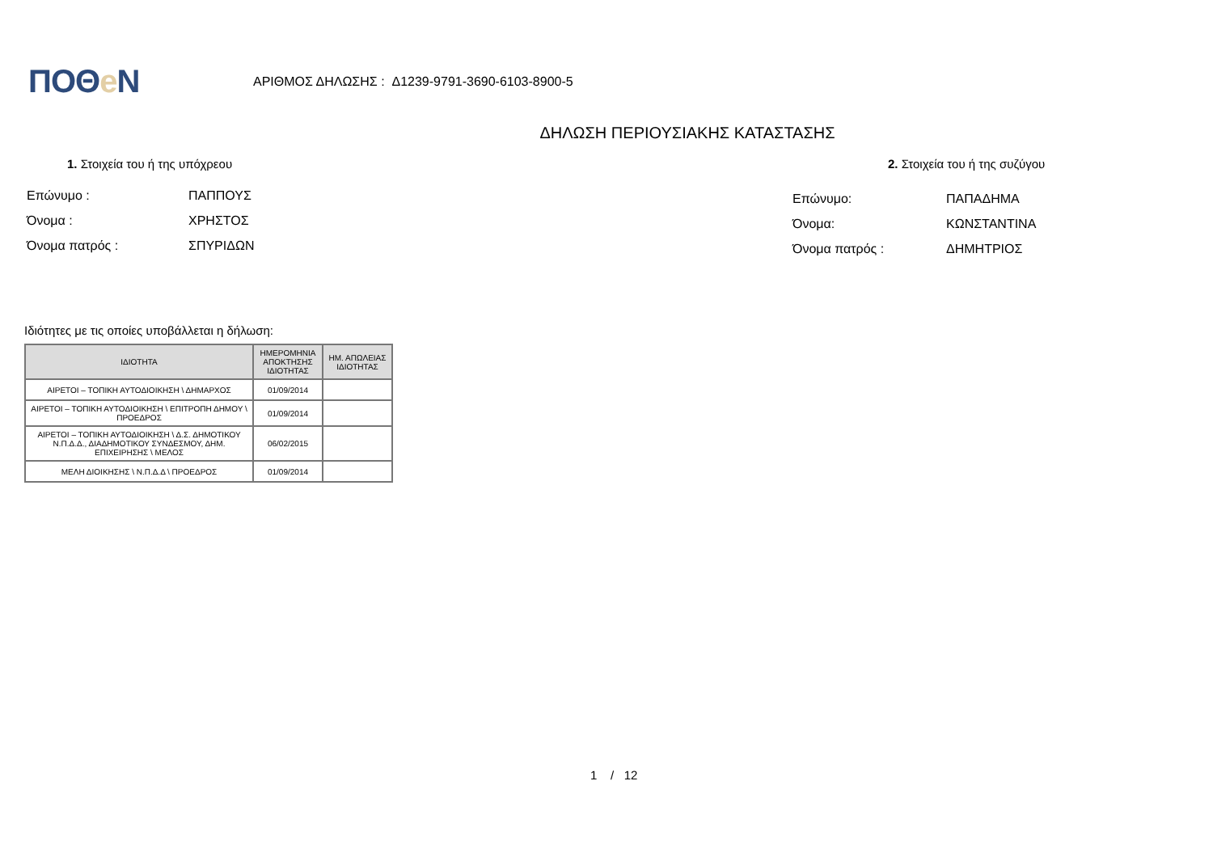ΠΟΘe Ν
ΑΡΙΘΜΟΣ ΔΗΛΩΣΗΣ : Δ1239-9791-3690-6103-8900-5
ΔΗΛΩΣΗ ΠΕΡΙΟΥΣΙΑΚΗΣ ΚΑΤΑΣΤΑΣΗΣ
1. Στοιχεία του ή της υπόχρεου
Επώνυμο : ΠΑΠΠΟΥΣ
Όνομα : ΧΡΗΣΤΟΣ
Όνομα πατρός : ΣΠΥΡΙΔΩΝ
2. Στοιχεία του ή της συζύγου
Επώνυμο: ΠΑΠΑΔΗΜΑ
Όνομα: ΚΩΝΣΤΑΝΤΙΝΑ
Όνομα πατρός : ΔΗΜΗΤΡΙΟΣ
Ιδιότητες με τις οποίες υποβάλλεται η δήλωση:
| ΙΔΙΟΤΗΤΑ | ΗΜΕΡΟΜΗΝΙΑ ΑΠΟΚΤΗΣΗΣ ΙΔΙΟΤΗΤΑΣ | ΗΜ. ΑΠΩΛΕΙΑΣ ΙΔΙΟΤΗΤΑΣ |
| --- | --- | --- |
| ΑΙΡΕΤΟΙ – ΤΟΠΙΚΗ ΑΥΤΟΔΙΟΙΚΗΣΗ \ ΔΗΜΑΡΧΟΣ | 01/09/2014 | |
| ΑΙΡΕΤΟΙ – ΤΟΠΙΚΗ ΑΥΤΟΔΙΟΙΚΗΣΗ \ ΕΠΙΤΡΟΠΗ ΔΗΜΟΥ \ ΠΡΟΕΔΡΟΣ | 01/09/2014 | |
| ΑΙΡΕΤΟΙ – ΤΟΠΙΚΗ ΑΥΤΟΔΙΟΙΚΗΣΗ \ Δ.Σ. ΔΗΜΟΤΙΚΟΥ Ν.Π.Δ.Δ., ΔΙΑΔΗΜΟΤΙΚΟΥ ΣΥΝΔΕΣΜΟΥ, ΔΗΜ. ΕΠΙΧΕΙΡΗΣΗΣ \ ΜΕΛΟΣ | 06/02/2015 | |
| ΜΕΛΗ ΔΙΟΙΚΗΣΗΣ \ Ν.Π.Δ.Δ \ ΠΡΟΕΔΡΟΣ | 01/09/2014 | |
1 / 12